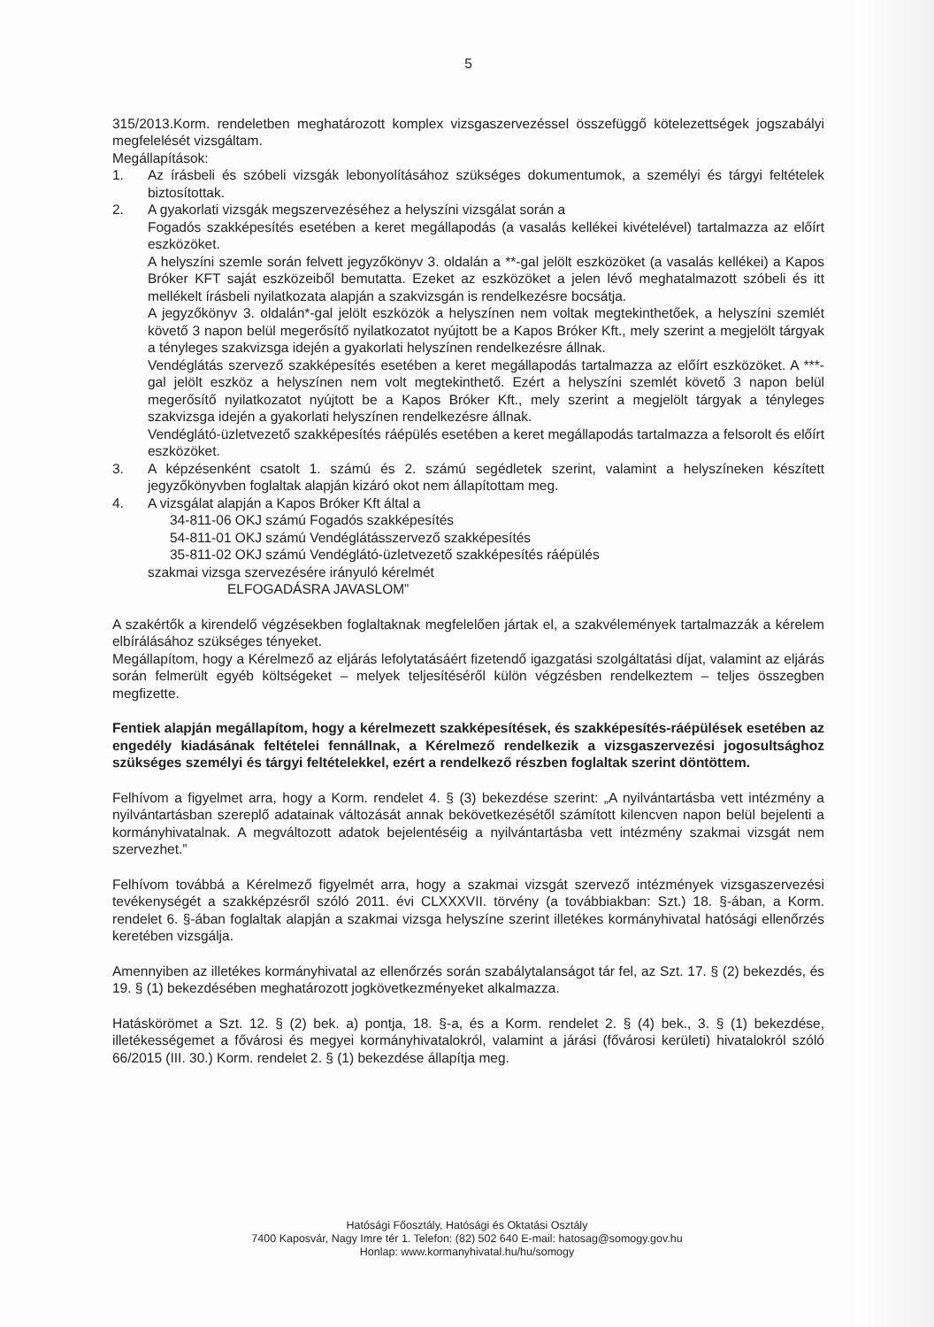5
315/2013.Korm. rendeletben meghatározott komplex vizsgaszervezéssel összefüggő kötelezettségek jogszabályi megfelelését vizsgáltam.
Megállapítások:
1. Az írásbeli és szóbeli vizsgák lebonyolításához szükséges dokumentumok, a személyi és tárgyi feltételek biztosítottak.
2. A gyakorlati vizsgák megszervezéséhez a helyszíni vizsgálat során a
Fogadós szakképesítés esetében a keret megállapodás (a vasalás kellékei kivételével) tartalmazza az előírt eszközöket.
A helyszíni szemle során felvett jegyzőkönyv 3. oldalán a **-gal jelölt eszközöket (a vasalás kellékei) a Kapos Bróker KFT saját eszközeiből bemutatta. Ezeket az eszközöket a jelen lévő meghatalmazott szóbeli és itt mellékelt írásbeli nyilatkozata alapján a szakvizsgán is rendelkezésre bocsátja.
A jegyzőkönyv 3. oldalán*-gal jelölt eszközök a helyszínen nem voltak megtekinthetőek, a helyszíni szemlét követő 3 napon belül megerősítő nyilatkozatot nyújtott be a Kapos Bróker Kft., mely szerint a megjelölt tárgyak a tényleges szakvizsga idején a gyakorlati helyszínen rendelkezésre állnak.
Vendéglátás szervező szakképesítés esetében a keret megállapodás tartalmazza az előírt eszközöket. A ***-gal jelölt eszköz a helyszínen nem volt megtekinthető. Ezért a helyszíni szemlét követő 3 napon belül megerősítő nyilatkozatot nyújtott be a Kapos Bróker Kft., mely szerint a megjelölt tárgyak a tényleges szakvizsga idején a gyakorlati helyszínen rendelkezésre állnak.
Vendéglátó-üzletvezető szakképesítés ráépülés esetében a keret megállapodás tartalmazza a felsorolt és előírt eszközöket.
3. A képzésenként csatolt 1. számú és 2. számú segédletek szerint, valamint a helyszíneken készített jegyzőkönyvben foglaltak alapján kizáró okot nem állapítottam meg.
4. A vizsgálat alapján a Kapos Bróker Kft által a
34-811-06 OKJ számú Fogadós szakképesítés
54-811-01 OKJ számú Vendéglátásszervező szakképesítés
35-811-02 OKJ számú Vendéglátó-üzletvezető szakképesítés ráépülés
szakmai vizsga szervezésére irányuló kérelmét
ELFOGADÁSRA JAVASLOM”
A szakértők a kirendelő végzésekben foglaltaknak megfelelően jártak el, a szakvélemények tartalmazzák a kérelem elbírálásához szükséges tényeket.
Megállapítom, hogy a Kérelmező az eljárás lefolytatásáért fizetendő igazgatási szolgáltatási díjat, valamint az eljárás során felmerült egyéb költségeket – melyek teljesítéséről külön végzésben rendelkeztem – teljes összegben megfizette.
Fentiek alapján megállapítom, hogy a kérelmezett szakképesítések, és szakképesítés-ráépülések esetében az engedély kiadásának feltételei fennállnak, a Kérelmező rendelkezik a vizsgaszervezési jogosultsághoz szükséges személyi és tárgyi feltételekkel, ezért a rendelkező részben foglaltak szerint döntöttem.
Felhívom a figyelmet arra, hogy a Korm. rendelet 4. § (3) bekezdése szerint: „A nyilvántartásba vett intézmény a nyilvántartásban szereplő adatainak változását annak bekövetkezésétől számított kilencven napon belül bejelenti a kormányhivatalnak. A megváltozott adatok bejelentéséig a nyilvántartásba vett intézmény szakmai vizsgát nem szervezhet.”
Felhívom továbbá a Kérelmező figyelmét arra, hogy a szakmai vizsgát szervező intézmények vizsgaszervezési tevékenységét a szakképzésről szóló 2011. évi CLXXXVII. törvény (a továbbiakban: Szt.) 18. §-ában, a Korm. rendelet 6. §-ában foglaltak alapján a szakmai vizsga helyszíne szerint illetékes kormányhivatal hatósági ellenőrzés keretében vizsgálja.
Amennyiben az illetékes kormányhivatal az ellenőrzés során szabálytalanságot tár fel, az Szt. 17. § (2) bekezdés, és 19. § (1) bekezdésében meghatározott jogkövetkezményeket alkalmazza.
Hatáskörömet a Szt. 12. § (2) bek. a) pontja, 18. §-a, és a Korm. rendelet 2. § (4) bek., 3. § (1) bekezdése, illetékességemet a fővárosi és megyei kormányhivatalokról, valamint a járási (fővárosi kerületi) hivatalokról szóló 66/2015 (III. 30.) Korm. rendelet 2. § (1) bekezdése állapítja meg.
Hatósági Főosztály, Hatósági és Oktatási Osztály
7400 Kaposvár, Nagy Imre tér 1. Telefon: (82) 502 640 E-mail: hatosag@somogy.gov.hu
Honlap: www.kormanyhivatal.hu/hu/somogy